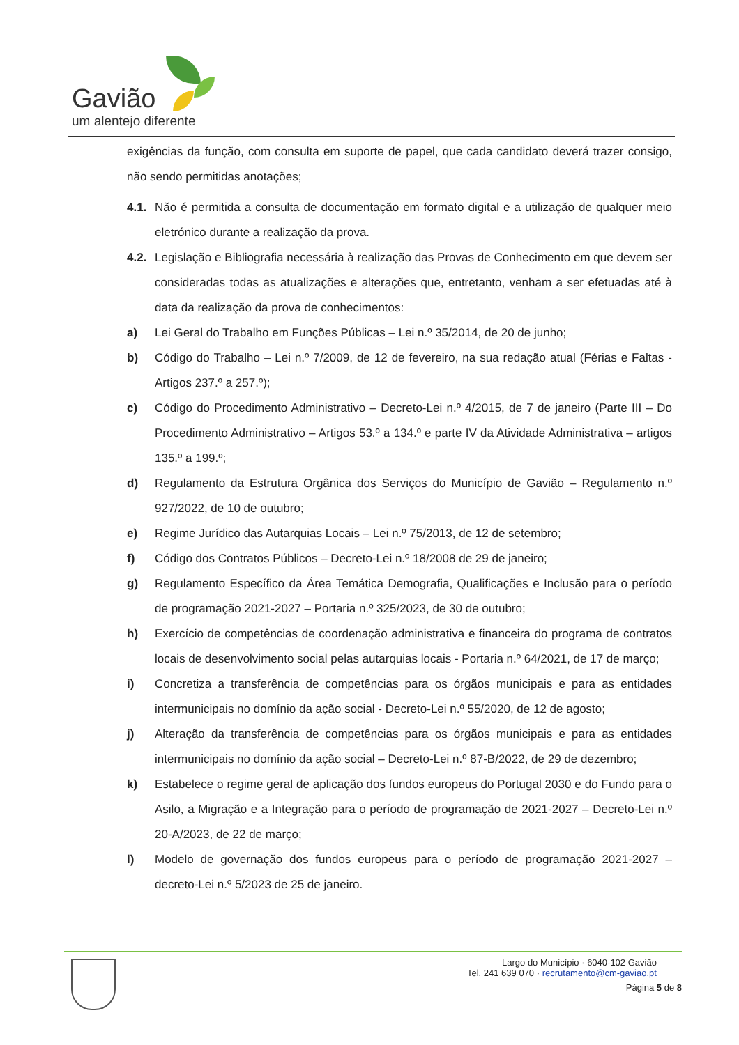Gavião
um alentejo diferente
exigências da função, com consulta em suporte de papel, que cada candidato deverá trazer consigo, não sendo permitidas anotações;
4.1. Não é permitida a consulta de documentação em formato digital e a utilização de qualquer meio eletrónico durante a realização da prova.
4.2. Legislação e Bibliografia necessária à realização das Provas de Conhecimento em que devem ser consideradas todas as atualizações e alterações que, entretanto, venham a ser efetuadas até à data da realização da prova de conhecimentos:
a) Lei Geral do Trabalho em Funções Públicas – Lei n.º 35/2014, de 20 de junho;
b) Código do Trabalho – Lei n.º 7/2009, de 12 de fevereiro, na sua redação atual (Férias e Faltas - Artigos 237.º a 257.º);
c) Código do Procedimento Administrativo – Decreto-Lei n.º 4/2015, de 7 de janeiro (Parte III – Do Procedimento Administrativo – Artigos 53.º a 134.º e parte IV da Atividade Administrativa – artigos 135.º a 199.º;
d) Regulamento da Estrutura Orgânica dos Serviços do Município de Gavião – Regulamento n.º 927/2022, de 10 de outubro;
e) Regime Jurídico das Autarquias Locais – Lei n.º 75/2013, de 12 de setembro;
f) Código dos Contratos Públicos – Decreto-Lei n.º 18/2008 de 29 de janeiro;
g) Regulamento Específico da Área Temática Demografia, Qualificações e Inclusão para o período de programação 2021-2027 – Portaria n.º 325/2023, de 30 de outubro;
h) Exercício de competências de coordenação administrativa e financeira do programa de contratos locais de desenvolvimento social pelas autarquias locais - Portaria n.º 64/2021, de 17 de março;
i) Concretiza a transferência de competências para os órgãos municipais e para as entidades intermunicipais no domínio da ação social - Decreto-Lei n.º 55/2020, de 12 de agosto;
j) Alteração da transferência de competências para os órgãos municipais e para as entidades intermunicipais no domínio da ação social – Decreto-Lei n.º 87-B/2022, de 29 de dezembro;
k) Estabelece o regime geral de aplicação dos fundos europeus do Portugal 2030 e do Fundo para o Asilo, a Migração e a Integração para o período de programação de 2021-2027 – Decreto-Lei n.º 20-A/2023, de 22 de março;
l) Modelo de governação dos fundos europeus para o período de programação 2021-2027 – decreto-Lei n.º 5/2023 de 25 de janeiro.
Largo do Município · 6040-102 Gavião
Tel. 241 639 070 · recrutamento@cm-gaviao.pt
Página 5 de 8